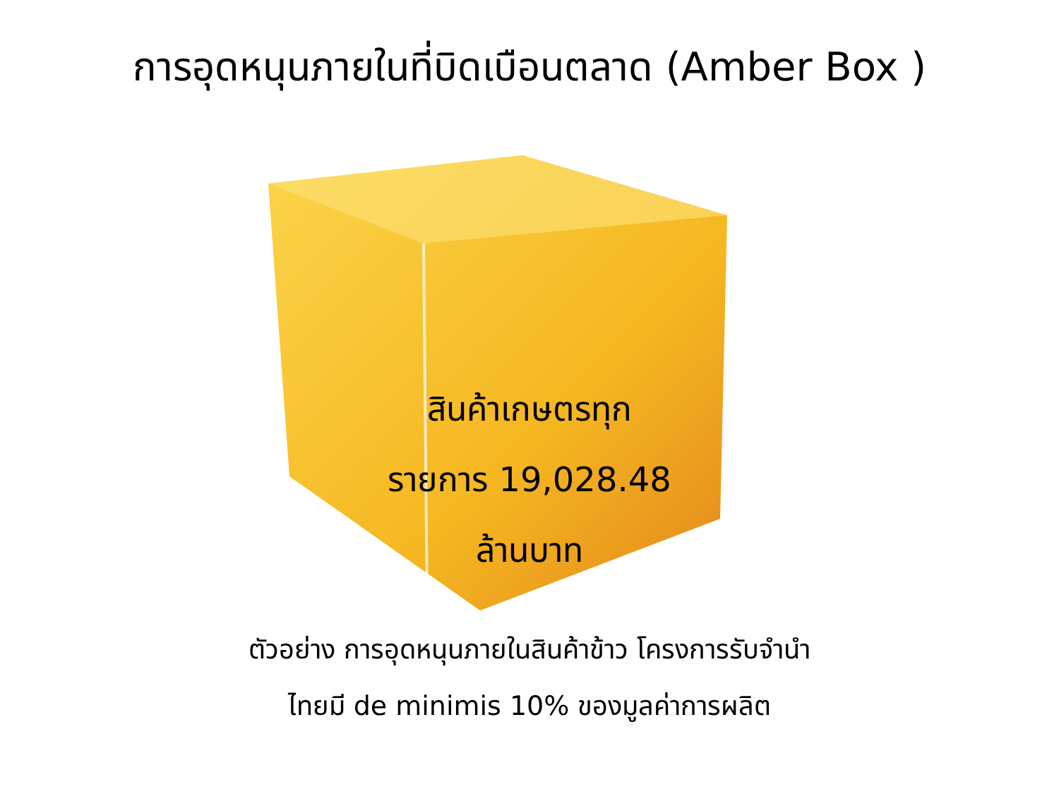การอุดหนุนภายในที่บิดเบือนตลาด (Amber Box )
สินค้าเกษตรทุก
รายการ 19,028.48
ล้านบาท
ตัวอย่าง การอุดหนุนภายในสินค้าข้าว โครงการรับจำนำ
ไทยมี de minimis 10% ของมูลค่าการผลิต